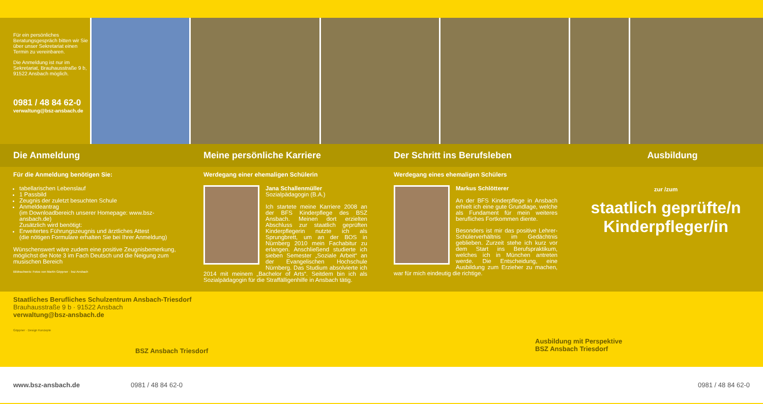Für ein persönliches Beratungsgespräch bitten wir Sie über unser Sekretariat einen Termin zu vereinbaren.
Die Anmeldung ist nur im Sekretariat, Brauhausstraße 9 b, 91522 Ansbach möglich.
0981 / 48 84 62-0
verwaltung@bsz-ansbach.de
Die Anmeldung Meine persönliche Karriere Der Schritt ins Berufsleben Ausbildung
Für die Anmeldung benötigen Sie:
tabellarischen Lebenslauf
1 Passbild
Zeugnis der zuletzt besuchten Schule
Anmeldeantrag
(im Downloadbereich unserer Homepage: www.bsz-ansbach.de)
Zusätzlich wird benötigt:
Erweitertes Führungszeugnis und ärztliches Attest
(die nötigen Formulare erhalten Sie bei Ihrer Anmeldung)
Wünschenswert wäre zudem eine positive Zeugnisbemerkung, möglichst die Note 3 im Fach Deutsch und die Neigung zum musischen Bereich
Bildnachweis: Fotos von Martin Göppner · bsz Ansbach
Werdegang einer ehemaligen Schülerin
Jana Schallenmüller
Sozialpädagogin (B.A.)
Ich startete meine Karriere 2008 an der BFS Kinderpflege des BSZ Ansbach. Meinen dort erzielten Abschluss zur staatlich geprüften Kinderpflegerin nutzte ich als Sprungbrett, um an der BOS in Nürnberg 2010 mein Fachabitur zu erlangen. Anschließend studierte ich sieben Semester „Soziale Arbeit“ an der Evangelischen Hochschule Nürnberg. Das Studium absolvierte ich 2014 mit meinem „Bachelor of Arts“. Seitdem bin ich als Sozialpädagogin für die Straffälligenhilfe in Ansbach tätig.
Werdegang eines ehemaligen Schülers
Markus Schlötterer
An der BFS Kinderpflege in Ansbach erhielt ich eine gute Grundlage, welche als Fundament für mein weiteres berufliches Fortkommen diente.
Besonders ist mir das positive Lehrer-Schülerverhältnis im Gedächtnis geblieben. Zurzeit stehe ich kurz vor dem Start ins Berufspraktikum, welches ich in München antreten werde. Die Entscheidung, eine Ausbildung zum Erzieher zu machen, war für mich eindeutig die richtige.
zur /zum
staatlich geprüfte/n
Kinderpfleger/in
Staatliches Berufliches Schulzentrum Ansbach-Triesdorf
Brauhausstraße 9 b · 91522 Ansbach
verwaltung@bsz-ansbach.de
Göppner · Design Konzepte
BSZ Ansbach Triesdorf
Ausbildung mit Perspektive
BSZ Ansbach Triesdorf
www.bsz-ansbach.de 0981 / 48 84 62-0 0981 / 48 84 62-0